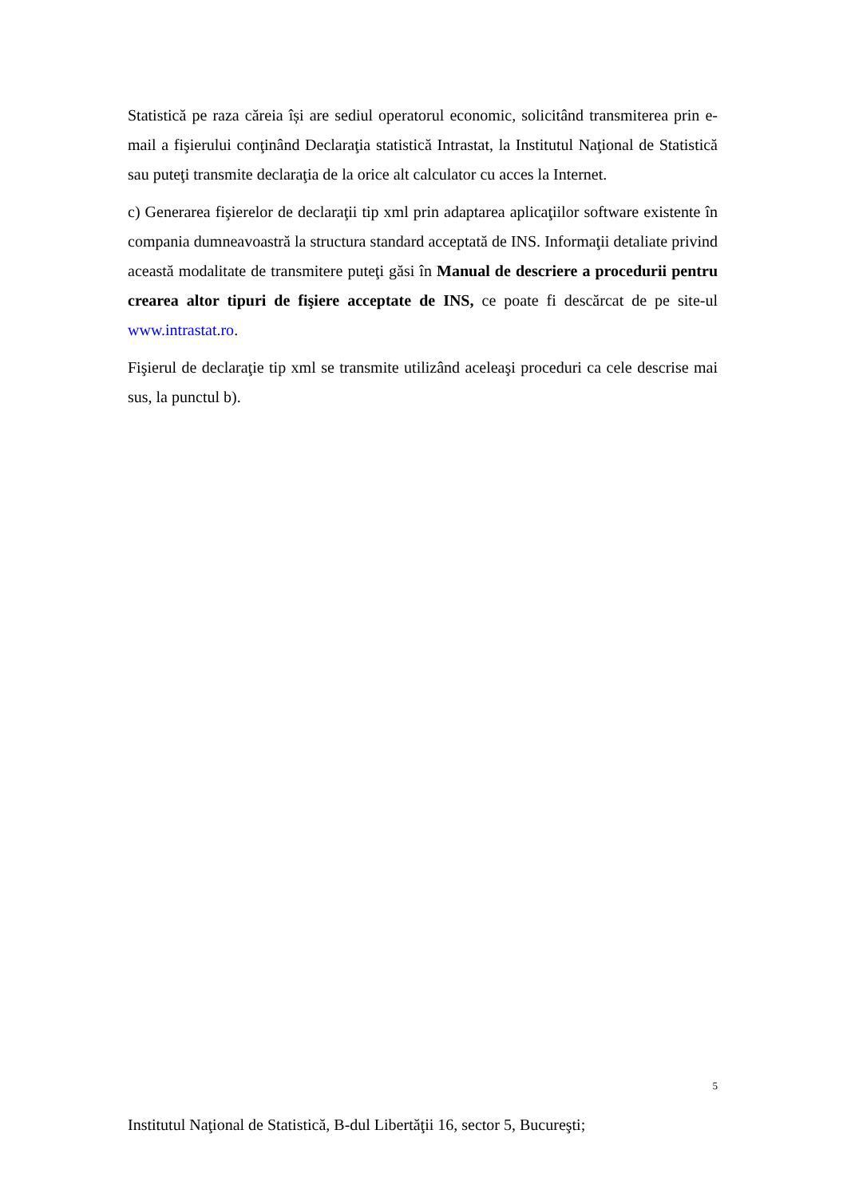Statistică pe raza căreia își are sediul operatorul economic, solicitând transmiterea prin e-mail a fişierului conţinând Declaraţia statistică Intrastat, la Institutul Naţional de Statistică sau puteţi transmite declaraţia de la orice alt calculator cu acces la Internet.
c) Generarea fişierelor de declaraţii tip xml prin adaptarea aplicaţiilor software existente în compania dumneavoastră la structura standard acceptată de INS. Informaţii detaliate privind această modalitate de transmitere puteţi găsi în Manual de descriere a procedurii pentru crearea altor tipuri de fişiere acceptate de INS, ce poate fi descărcat de pe site-ul www.intrastat.ro.
Fişierul de declaraţie tip xml se transmite utilizând aceleaşi proceduri ca cele descrise mai sus, la punctul b).
5
Institutul Naţional de Statistică, B-dul Libertăţii 16, sector 5, Bucureşti;